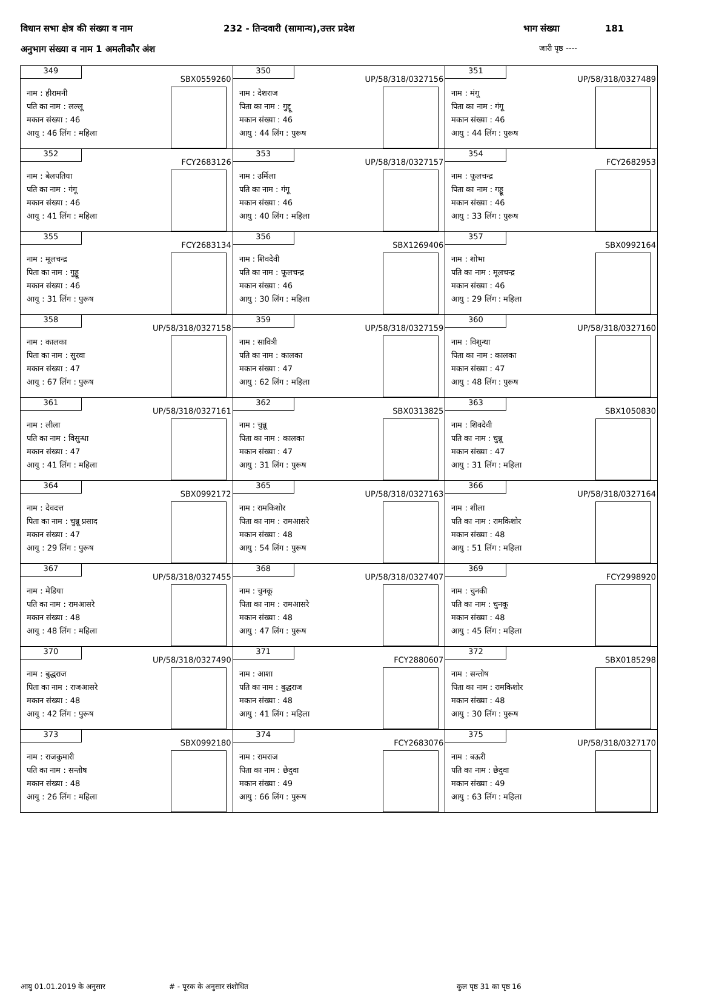विधान सभा क्षेत्र की संख्या व नाम 232 - तिन्दवारी (सामान्य),उत्तर प्रदेश भाग संख्या 181
अनुभाग संख्या व नाम 1 अमलीकौर अंश जारी पृष्ठ ----
| 349 SBX0559260 नाम : हीरामनी पति का नाम : लल्लू मकान संख्या : 46 आयु : 46 लिंग : महिला | 350 UP/58/318/0327156 नाम : देशराज पिता का नाम : गुद्दू मकान संख्या : 46 आयु : 44 लिंग : पुरूष | 351 UP/58/318/0327489 नाम : मंगू पिता का नाम : गंगू मकान संख्या : 46 आयु : 44 लिंग : पुरूष |
| 352 FCY2683126 नाम : बेलपतिया पति का नाम : गंगू मकान संख्या : 46 आयु : 41 लिंग : महिला | 353 UP/58/318/0327157 नाम : उर्मिला पति का नाम : गंगू मकान संख्या : 46 आयु : 40 लिंग : महिला | 354 FCY2682953 नाम : फूलचन्द्र पिता का नाम : गड्डू मकान संख्या : 46 आयु : 33 लिंग : पुरूष |
| 355 FCY2683134 नाम : मूलचन्द्र पिता का नाम : गुड्डू मकान संख्या : 46 आयु : 31 लिंग : पुरूष | 356 SBX1269406 नाम : शिवदेवी पति का नाम : फूलचन्द्र मकान संख्या : 46 आयु : 30 लिंग : महिला | 357 SBX0992164 नाम : शोभा पति का नाम : मूलचन्द्र मकान संख्या : 46 आयु : 29 लिंग : महिला |
| 358 UP/58/318/0327158 नाम : कालका पिता का नाम : सुरवा मकान संख्या : 47 आयु : 67 लिंग : पुरूष | 359 UP/58/318/0327159 नाम : सावित्री पति का नाम : कालका मकान संख्या : 47 आयु : 62 लिंग : महिला | 360 UP/58/318/0327160 नाम : विशुन्धा पिता का नाम : कालका मकान संख्या : 47 आयु : 48 लिंग : पुरूष |
| 361 UP/58/318/0327161 नाम : लीला पति का नाम : विसुन्धा मकान संख्या : 47 आयु : 41 लिंग : महिला | 362 SBX0313825 नाम : चुन्नू पिता का नाम : कालका मकान संख्या : 47 आयु : 31 लिंग : पुरूष | 363 SBX1050830 नाम : शिवदेवी पति का नाम : चुन्नू मकान संख्या : 47 आयु : 31 लिंग : महिला |
| 364 SBX0992172 नाम : देवदत्त पिता का नाम : चुन्नू प्रसाद मकान संख्या : 47 आयु : 29 लिंग : पुरूष | 365 UP/58/318/0327163 नाम : रामकिशोर पिता का नाम : रामआसरे मकान संख्या : 48 आयु : 54 लिंग : पुरूष | 366 UP/58/318/0327164 नाम : शीला पति का नाम : रामकिशोर मकान संख्या : 48 आयु : 51 लिंग : महिला |
| 367 UP/58/318/0327455 नाम : मेडिया पति का नाम : रामआसरे मकान संख्या : 48 आयु : 48 लिंग : महिला | 368 UP/58/318/0327407 नाम : चुनकू पिता का नाम : रामआसरे मकान संख्या : 48 आयु : 47 लिंग : पुरूष | 369 FCY2998920 नाम : चुनकी पति का नाम : चुनकू मकान संख्या : 48 आयु : 45 लिंग : महिला |
| 370 UP/58/318/0327490 नाम : बुद्धराज पिता का नाम : राजआसरे मकान संख्या : 48 आयु : 42 लिंग : पुरूष | 371 FCY2880607 नाम : आशा पति का नाम : बुद्धराज मकान संख्या : 48 आयु : 41 लिंग : महिला | 372 SBX0185298 नाम : सन्तोष पिता का नाम : रामकिशोर मकान संख्या : 48 आयु : 30 लिंग : पुरूष |
| 373 SBX0992180 नाम : राजकुमारी पति का नाम : सन्तोष मकान संख्या : 48 आयु : 26 लिंग : महिला | 374 FCY2683076 नाम : रामराज पिता का नाम : छेदुवा मकान संख्या : 49 आयु : 66 लिंग : पुरूष | 375 UP/58/318/0327170 नाम : बऊरी पति का नाम : छेदुवा मकान संख्या : 49 आयु : 63 लिंग : महिला |
आयु 01.01.2019 के अनुसार # - पूरक के अनुसार संशोधित कुल पृष्ठ 31 का पृष्ठ 16